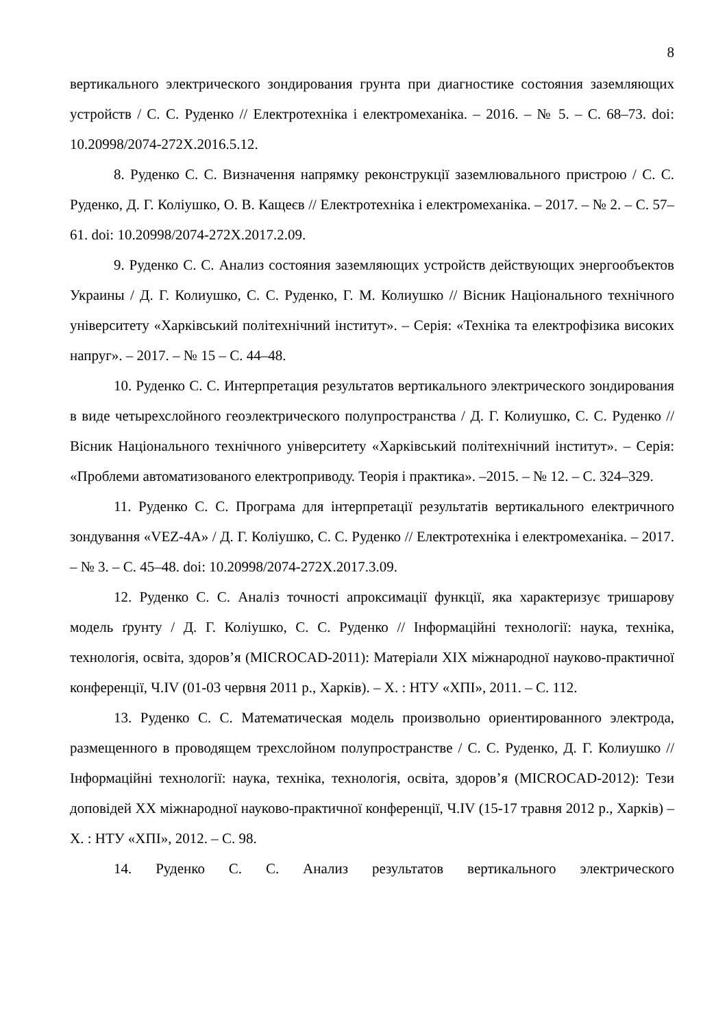8
вертикального электрического зондирования грунта при диагностике состояния заземляющих устройств / С. С. Руденко // Електротехніка і електромеханіка. – 2016. – № 5. – С. 68–73. doi: 10.20998/2074-272X.2016.5.12.
8. Руденко С. С. Визначення напрямку реконструкції заземлювального пристрою / С. С. Руденко, Д. Г. Коліушко, О. В. Кащеєв // Електротехніка і електромеханіка. – 2017. – № 2. – С. 57–61. doi: 10.20998/2074-272X.2017.2.09.
9. Руденко С. С. Анализ состояния заземляющих устройств действующих энергообъектов Украины / Д. Г. Колиушко, С. С. Руденко, Г. М. Колиушко // Вісник Національного технічного університету «Харківський політехнічний інститут». – Серія: «Техніка та електрофізика високих напруг». – 2017. – № 15 – С. 44–48.
10. Руденко С. С. Интерпретация результатов вертикального электрического зондирования в виде четырехслойного геоэлектрического полупространства / Д. Г. Колиушко, С. С. Руденко // Вісник Національного технічного університету «Харківський політехнічний інститут». – Серія: «Проблеми автоматизованого електроприводу. Теорія і практика». –2015. – № 12. – С. 324–329.
11. Руденко С. С. Програма для інтерпретації результатів вертикального електричного зондування «VEZ-4A» / Д. Г. Коліушко, С. С. Руденко // Електротехніка і електромеханіка. – 2017. – № 3. – С. 45–48. doi: 10.20998/2074-272X.2017.3.09.
12. Руденко С. С. Аналіз точності апроксимації функції, яка характеризує тришарову модель ґрунту / Д. Г. Коліушко, С. С. Руденко // Інформаційні технології: наука, техніка, технологія, освіта, здоров’я (MICROCAD-2011): Матеріали XIX міжнародної науково-практичної конференції, Ч.IV (01-03 червня 2011 р., Харків). – Х. : НТУ «ХПІ», 2011. – С. 112.
13. Руденко С. С. Математическая модель произвольно ориентированного электрода, размещенного в проводящем трехслойном полупространстве / С. С. Руденко, Д. Г. Колиушко // Інформаційні технології: наука, техніка, технологія, освіта, здоров’я (MICROCAD-2012): Тези доповідей XX міжнародної науково-практичної конференції, Ч.IV (15-17 травня 2012 р., Харків) – Х. : НТУ «ХПІ», 2012. – С. 98.
14. Руденко С. С. Анализ результатов вертикального электрического